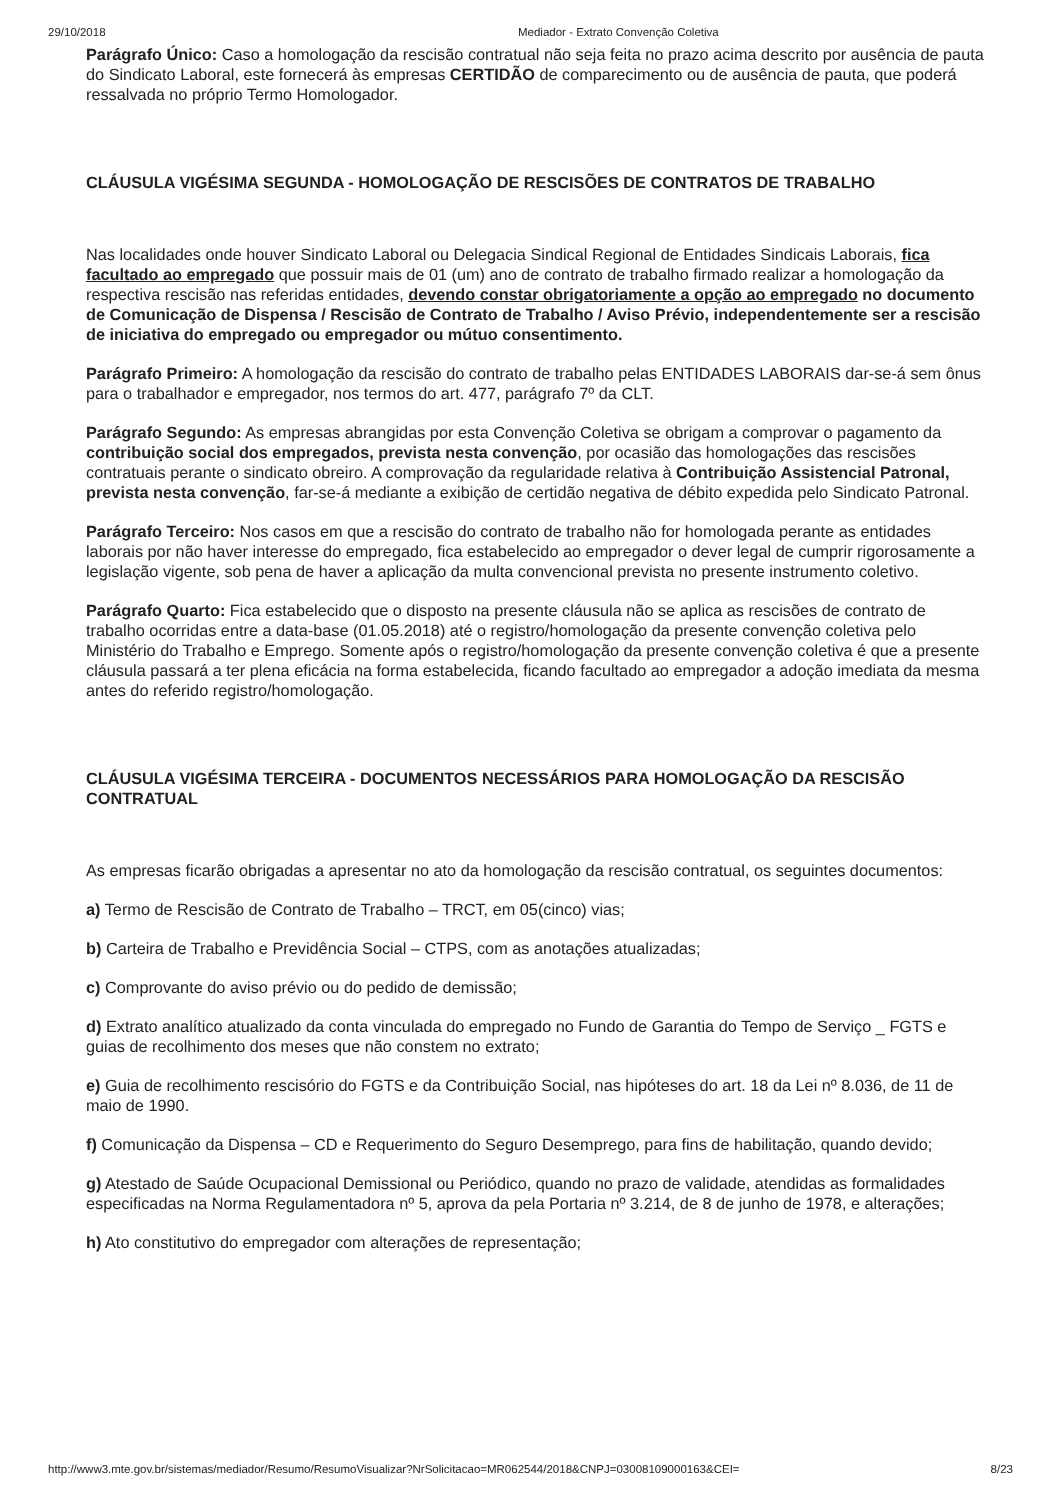29/10/2018 Mediador - Extrato Convenção Coletiva
Parágrafo Único: Caso a homologação da rescisão contratual não seja feita no prazo acima descrito por ausência de pauta do Sindicato Laboral, este fornecerá às empresas CERTIDÃO de comparecimento ou de ausência de pauta, que poderá ressalvada no próprio Termo Homologador.
CLÁUSULA VIGÉSIMA SEGUNDA - HOMOLOGAÇÃO DE RESCISÕES DE CONTRATOS DE TRABALHO
Nas localidades onde houver Sindicato Laboral ou Delegacia Sindical Regional de Entidades Sindicais Laborais, fica facultado ao empregado que possuir mais de 01 (um) ano de contrato de trabalho firmado realizar a homologação da respectiva rescisão nas referidas entidades, devendo constar obrigatoriamente a opção ao empregado no documento de Comunicação de Dispensa / Rescisão de Contrato de Trabalho / Aviso Prévio, independentemente ser a rescisão de iniciativa do empregado ou empregador ou mútuo consentimento.
Parágrafo Primeiro: A homologação da rescisão do contrato de trabalho pelas ENTIDADES LABORAIS dar-se-á sem ônus para o trabalhador e empregador, nos termos do art. 477, parágrafo 7º da CLT.
Parágrafo Segundo: As empresas abrangidas por esta Convenção Coletiva se obrigam a comprovar o pagamento da contribuição social dos empregados, prevista nesta convenção, por ocasião das homologações das rescisões contratuais perante o sindicato obreiro. A comprovação da regularidade relativa à Contribuição Assistencial Patronal, prevista nesta convenção, far-se-á mediante a exibição de certidão negativa de débito expedida pelo Sindicato Patronal.
Parágrafo Terceiro: Nos casos em que a rescisão do contrato de trabalho não for homologada perante as entidades laborais por não haver interesse do empregado, fica estabelecido ao empregador o dever legal de cumprir rigorosamente a legislação vigente, sob pena de haver a aplicação da multa convencional prevista no presente instrumento coletivo.
Parágrafo Quarto: Fica estabelecido que o disposto na presente cláusula não se aplica as rescisões de contrato de trabalho ocorridas entre a data-base (01.05.2018) até o registro/homologação da presente convenção coletiva pelo Ministério do Trabalho e Emprego. Somente após o registro/homologação da presente convenção coletiva é que a presente cláusula passará a ter plena eficácia na forma estabelecida, ficando facultado ao empregador a adoção imediata da mesma antes do referido registro/homologação.
CLÁUSULA VIGÉSIMA TERCEIRA - DOCUMENTOS NECESSÁRIOS PARA HOMOLOGAÇÃO DA RESCISÃO CONTRATUAL
As empresas ficarão obrigadas a apresentar no ato da homologação da rescisão contratual, os seguintes documentos:
a) Termo de Rescisão de Contrato de Trabalho – TRCT, em 05(cinco) vias;
b) Carteira de Trabalho e Previdência Social – CTPS, com as anotações atualizadas;
c) Comprovante do aviso prévio ou do pedido de demissão;
d) Extrato analítico atualizado da conta vinculada do empregado no Fundo de Garantia do Tempo de Serviço _ FGTS e guias de recolhimento dos meses que não constem no extrato;
e) Guia de recolhimento rescisório do FGTS e da Contribuição Social, nas hipóteses do art. 18 da Lei nº 8.036, de 11 de maio de 1990.
f) Comunicação da Dispensa – CD e Requerimento do Seguro Desemprego, para fins de habilitação, quando devido;
g) Atestado de Saúde Ocupacional Demissional ou Periódico, quando no prazo de validade, atendidas as formalidades especificadas na Norma Regulamentadora nº 5, aprova da pela Portaria nº 3.214, de 8 de junho de 1978, e alterações;
h) Ato constitutivo do empregador com alterações de representação;
http://www3.mte.gov.br/sistemas/mediador/Resumo/ResumoVisualizar?NrSolicitacao=MR062544/2018&CNPJ=03008109000163&CEI= 8/23